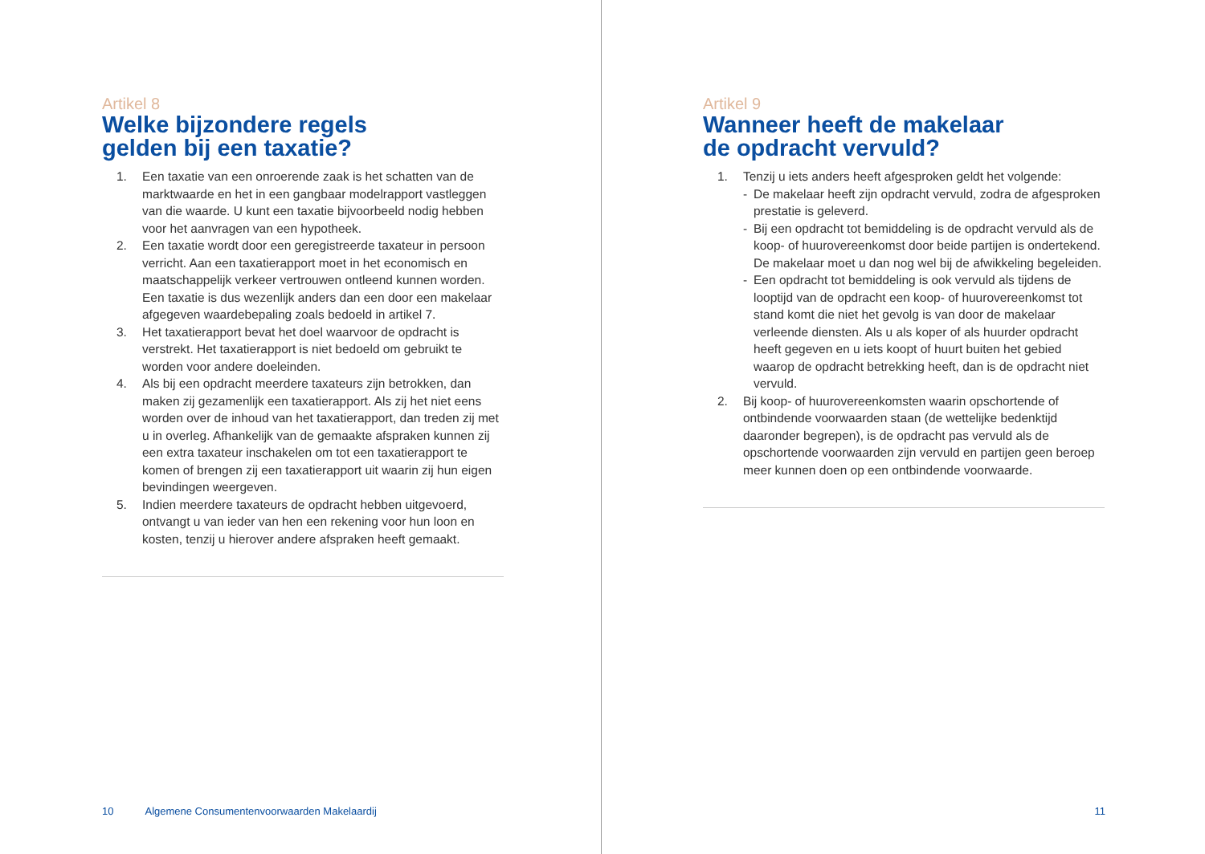Artikel 8
Welke bijzondere regels
gelden bij een taxatie?
1. Een taxatie van een onroerende zaak is het schatten van de marktwaarde en het in een gangbaar modelrapport vastleggen van die waarde. U kunt een taxatie bijvoorbeeld nodig hebben voor het aanvragen van een hypotheek.
2. Een taxatie wordt door een geregistreerde taxateur in persoon verricht. Aan een taxatierapport moet in het economisch en maatschappelijk verkeer vertrouwen ontleend kunnen worden. Een taxatie is dus wezenlijk anders dan een door een makelaar afgegeven waardebepaling zoals bedoeld in artikel 7.
3. Het taxatierapport bevat het doel waarvoor de opdracht is verstrekt. Het taxatierapport is niet bedoeld om gebruikt te worden voor andere doeleinden.
4. Als bij een opdracht meerdere taxateurs zijn betrokken, dan maken zij gezamenlijk een taxatierapport. Als zij het niet eens worden over de inhoud van het taxatierapport, dan treden zij met u in overleg. Afhankelijk van de gemaakte afspraken kunnen zij een extra taxateur inschakelen om tot een taxatierapport te komen of brengen zij een taxatierapport uit waarin zij hun eigen bevindingen weergeven.
5. Indien meerdere taxateurs de opdracht hebben uitgevoerd, ontvangt u van ieder van hen een rekening voor hun loon en kosten, tenzij u hierover andere afspraken heeft gemaakt.
10 Algemene Consumentenvoorwaarden Makelaardij
Artikel 9
Wanneer heeft de makelaar
de opdracht vervuld?
1. Tenzij u iets anders heeft afgesproken geldt het volgende:
- De makelaar heeft zijn opdracht vervuld, zodra de afgesproken prestatie is geleverd.
- Bij een opdracht tot bemiddeling is de opdracht vervuld als de koop- of huurovereenkomst door beide partijen is ondertekend. De makelaar moet u dan nog wel bij de afwikkeling begeleiden.
- Een opdracht tot bemiddeling is ook vervuld als tijdens de looptijd van de opdracht een koop- of huurovereenkomst tot stand komt die niet het gevolg is van door de makelaar verleende diensten. Als u als koper of als huurder opdracht heeft gegeven en u iets koopt of huurt buiten het gebied waarop de opdracht betrekking heeft, dan is de opdracht niet vervuld.
2. Bij koop- of huurovereenkomsten waarin opschortende of ontbindende voorwaarden staan (de wettelijke bedenktijd daaronder begrepen), is de opdracht pas vervuld als de opschortende voorwaarden zijn vervuld en partijen geen beroep meer kunnen doen op een ontbindende voorwaarde.
11